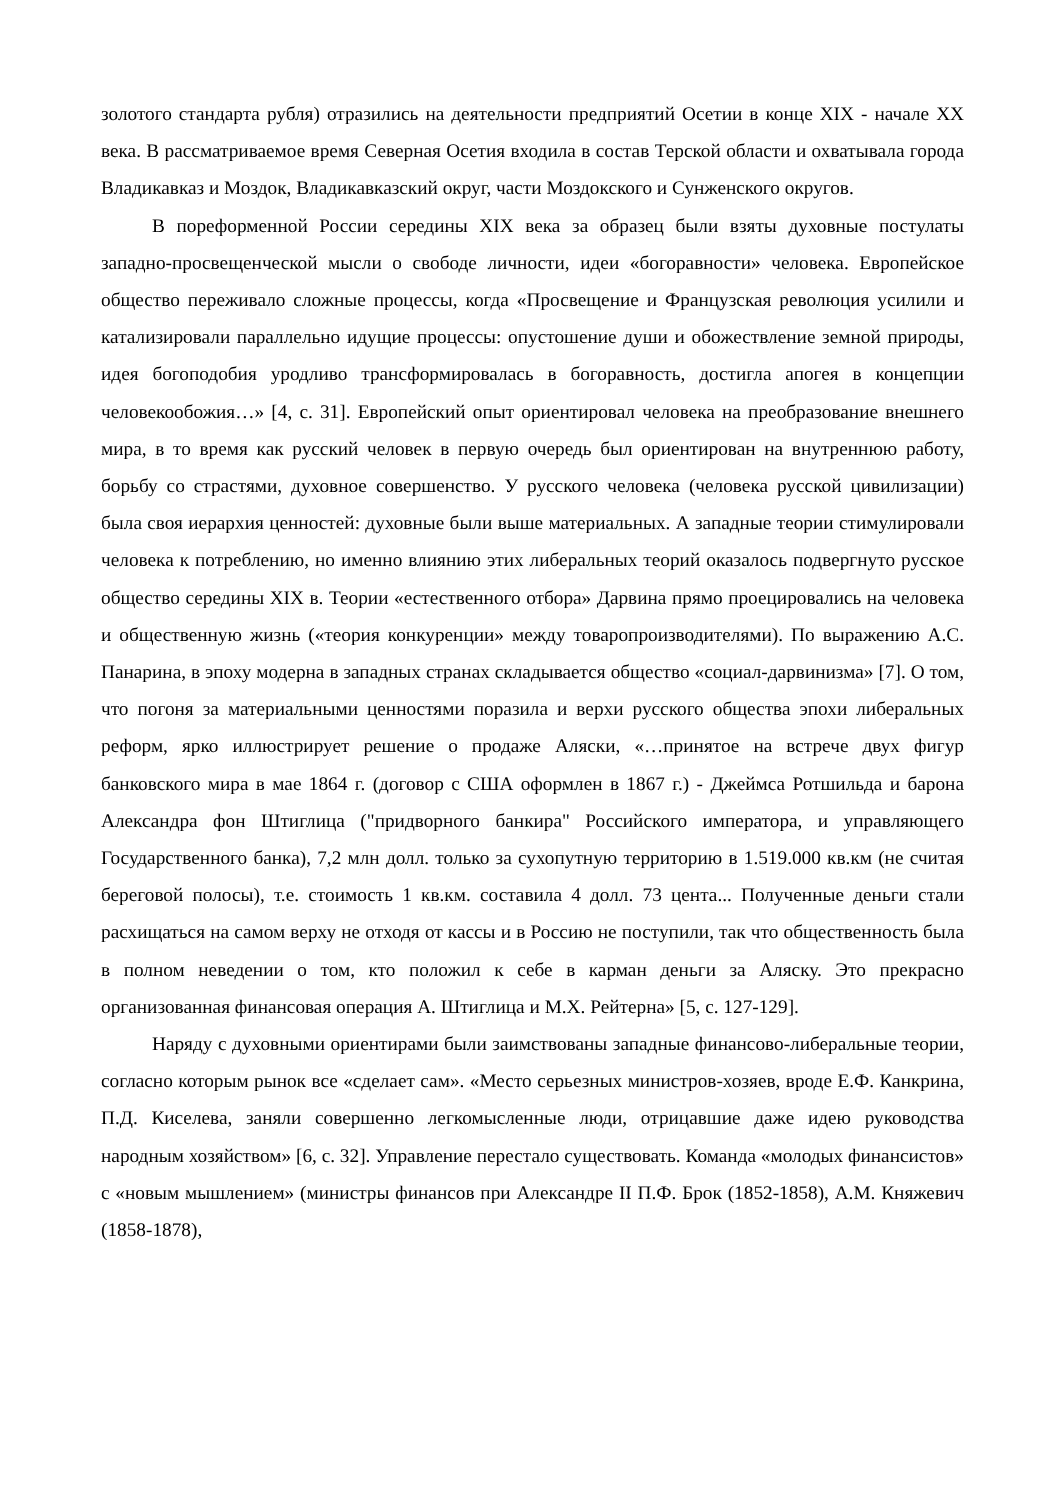золотого стандарта рубля) отразились на деятельности предприятий Осетии в конце XIX - начале XX века. В рассматриваемое время Северная Осетия входила в состав Терской области и охватывала города Владикавказ и Моздок, Владикавказский округ, части Моздокского и Сунженского округов.
В пореформенной России середины XIX века за образец были взяты духовные постулаты западно-просвещенческой мысли о свободе личности, идеи «богоравности» человека. Европейское общество переживало сложные процессы, когда «Просвещение и Французская революция усилили и катализировали параллельно идущие процессы: опустошение души и обожествление земной природы, идея богоподобия уродливо трансформировалась в богоравность, достигла апогея в концепции человекообожия…» [4, с. 31]. Европейский опыт ориентировал человека на преобразование внешнего мира, в то время как русский человек в первую очередь был ориентирован на внутреннюю работу, борьбу со страстями, духовное совершенство. У русского человека (человека русской цивилизации) была своя иерархия ценностей: духовные были выше материальных. А западные теории стимулировали человека к потреблению, но именно влиянию этих либеральных теорий оказалось подвергнуто русское общество середины XIX в. Теории «естественного отбора» Дарвина прямо проецировались на человека и общественную жизнь («теория конкуренции» между товаропроизводителями). По выражению А.С. Панарина, в эпоху модерна в западных странах складывается общество «социал-дарвинизма» [7]. О том, что погоня за материальными ценностями поразила и верхи русского общества эпохи либеральных реформ, ярко иллюстрирует решение о продаже Аляски, «…принятое на встрече двух фигур банковского мира в мае 1864 г. (договор с США оформлен в 1867 г.) - Джеймса Ротшильда и барона Александра фон Штиглица ("придворного банкира" Российского императора, и управляющего Государственного банка), 7,2 млн долл. только за сухопутную территорию в 1.519.000 кв.км (не считая береговой полосы), т.е. стоимость 1 кв.км. составила 4 долл. 73 цента... Полученные деньги стали расхищаться на самом верху не отходя от кассы и в Россию не поступили, так что общественность была в полном неведении о том, кто положил к себе в карман деньги за Аляску. Это прекрасно организованная финансовая операция А. Штиглица и М.Х. Рейтерна» [5, с. 127-129].
Наряду с духовными ориентирами были заимствованы западные финансово-либеральные теории, согласно которым рынок все «сделает сам». «Место серьезных министров-хозяев, вроде Е.Ф. Канкрина, П.Д. Киселева, заняли совершенно легкомысленные люди, отрицавшие даже идею руководства народным хозяйством» [6, с. 32]. Управление перестало существовать. Команда «молодых финансистов» с «новым мышлением» (министры финансов при Александре II П.Ф. Брок (1852-1858), А.М. Княжевич (1858-1878),